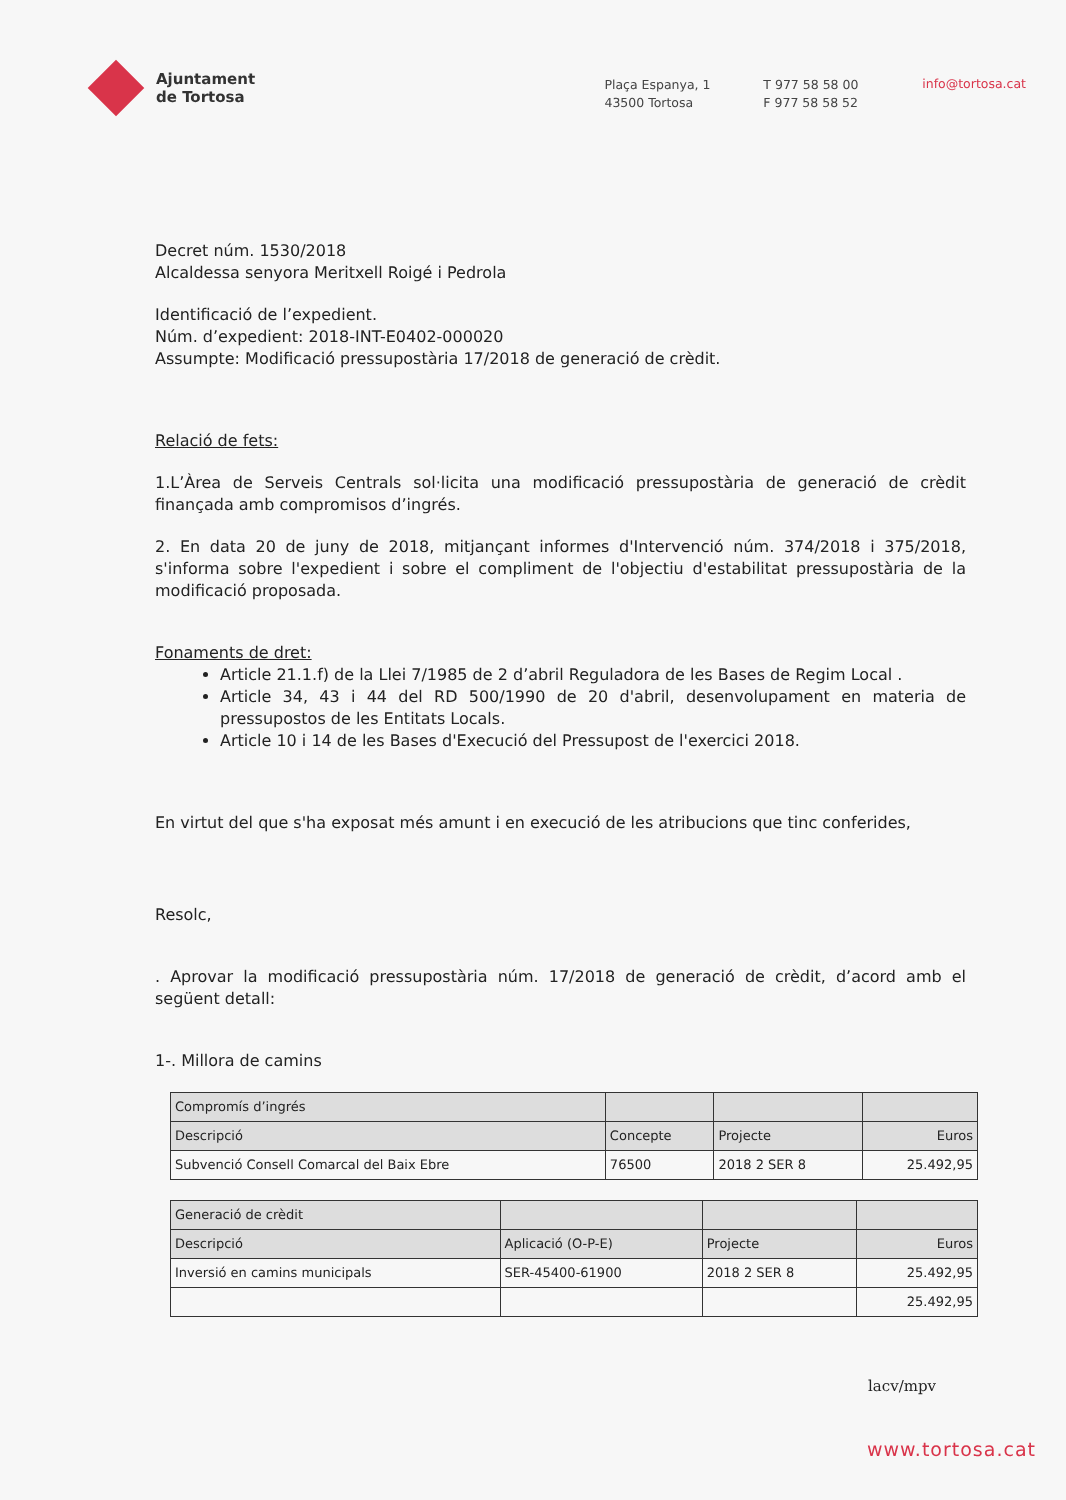Ajuntament
de Tortosa
Plaça Espanya, 1
43500 Tortosa
T 977 58 58 00
F 977 58 58 52
info@tortosa.cat
Decret núm. 1530/2018
Alcaldessa senyora Meritxell Roigé i Pedrola
Identificació de l’expedient.
Núm. d’expedient: 2018-INT-E0402-000020
Assumpte: Modificació pressupostària 17/2018 de generació de crèdit.
Relació de fets:
1.L’Àrea de Serveis Centrals sol·licita una modificació pressupostària de generació de crèdit finançada amb compromisos d’ingrés.
2. En data 20 de juny de 2018, mitjançant informes d'Intervenció núm. 374/2018 i 375/2018, s'informa sobre l'expedient i sobre el compliment de l'objectiu d'estabilitat pressupostària de la modificació proposada.
Fonaments de dret:
Article 21.1.f) de la Llei 7/1985 de 2 d’abril Reguladora de les Bases de Regim Local .
Article 34, 43 i 44 del RD 500/1990 de 20 d'abril, desenvolupament en materia de pressupostos de les Entitats Locals.
Article 10 i 14 de les Bases d'Execució del Pressupost de l'exercici 2018.
En virtut del que s'ha exposat més amunt i en execució de les atribucions que tinc conferides,
Resolc,
. Aprovar la modificació pressupostària núm. 17/2018 de generació de crèdit, d’acord amb el següent detall:
1-. Millora de camins
| Compromís d’ingrés | | | |
| --- | --- | --- | --- |
| Descripció | Concepte | Projecte | Euros |
| Subvenció Consell Comarcal del Baix Ebre | 76500 | 2018 2 SER 8 | 25.492,95 |
| Generació de crèdit | | | |
| --- | --- | --- | --- |
| Descripció | Aplicació (O-P-E) | Projecte | Euros |
| Inversió en camins municipals | SER-45400-61900 | 2018 2 SER 8 | 25.492,95 |
| | | | 25.492,95 |
lacv/mpv
www.tortosa.cat